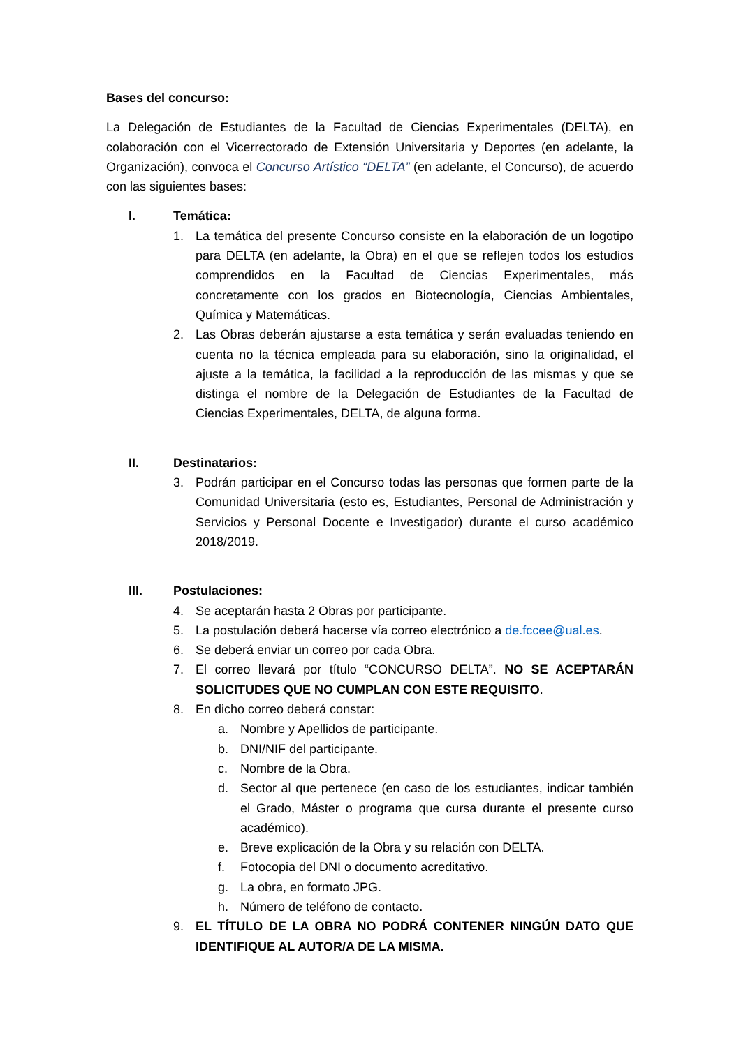Bases del concurso:
La Delegación de Estudiantes de la Facultad de Ciencias Experimentales (DELTA), en colaboración con el Vicerrectorado de Extensión Universitaria y Deportes (en adelante, la Organización), convoca el Concurso Artístico “DELTA” (en adelante, el Concurso), de acuerdo con las siguientes bases:
I. Temática:
1. La temática del presente Concurso consiste en la elaboración de un logotipo para DELTA (en adelante, la Obra) en el que se reflejen todos los estudios comprendidos en la Facultad de Ciencias Experimentales, más concretamente con los grados en Biotecnología, Ciencias Ambientales, Química y Matemáticas.
2. Las Obras deberán ajustarse a esta temática y serán evaluadas teniendo en cuenta no la técnica empleada para su elaboración, sino la originalidad, el ajuste a la temática, la facilidad a la reproducción de las mismas y que se distinga el nombre de la Delegación de Estudiantes de la Facultad de Ciencias Experimentales, DELTA, de alguna forma.
II. Destinatarios:
3. Podrán participar en el Concurso todas las personas que formen parte de la Comunidad Universitaria (esto es, Estudiantes, Personal de Administración y Servicios y Personal Docente e Investigador) durante el curso académico 2018/2019.
III. Postulaciones:
4. Se aceptarán hasta 2 Obras por participante.
5. La postulación deberá hacerse vía correo electrónico a de.fccee@ual.es.
6. Se deberá enviar un correo por cada Obra.
7. El correo llevará por título “CONCURSO DELTA”. NO SE ACEPTARÁN SOLICITUDES QUE NO CUMPLAN CON ESTE REQUISITO.
8. En dicho correo deberá constar:
a. Nombre y Apellidos de participante.
b. DNI/NIF del participante.
c. Nombre de la Obra.
d. Sector al que pertenece (en caso de los estudiantes, indicar también el Grado, Máster o programa que cursa durante el presente curso académico).
e. Breve explicación de la Obra y su relación con DELTA.
f. Fotocopia del DNI o documento acreditativo.
g. La obra, en formato JPG.
h. Número de teléfono de contacto.
9. EL TÍTULO DE LA OBRA NO PODRÁ CONTENER NINGÚN DATO QUE IDENTIFIQUE AL AUTOR/A DE LA MISMA.